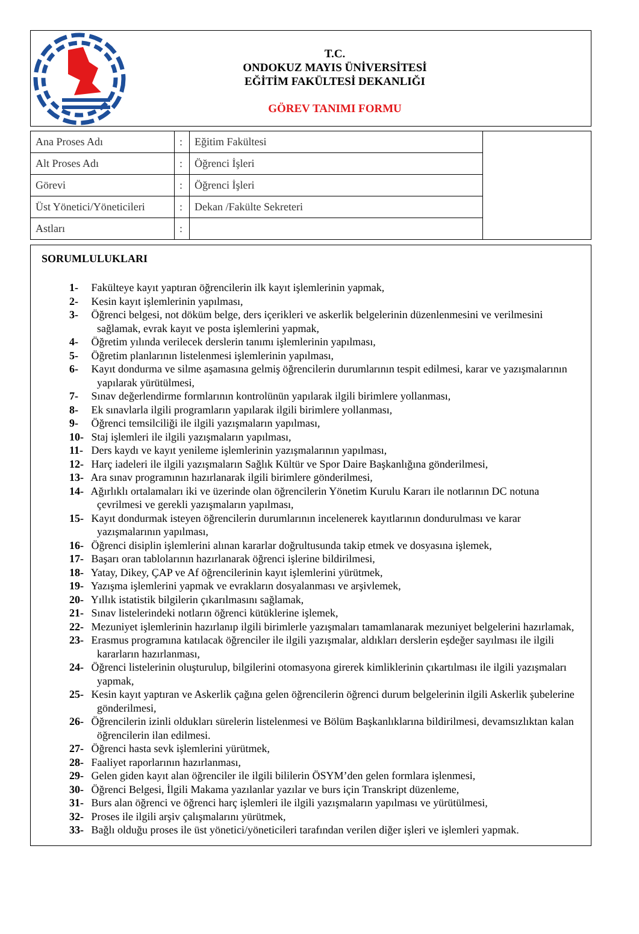T.C.
ONDOKUZ MAYIS ÜNİVERSİTESİ
EĞİTİM FAKÜLTESİ DEKANLIĞI
GÖREV TANIMI FORMU
| Ana Proses Adı | : | Eğitim Fakültesi | |
| Alt Proses Adı | : | Öğrenci İşleri | |
| Görevi | : | Öğrenci İşleri | |
| Üst Yönetici/Yöneticileri | : | Dekan /Fakülte Sekreteri | |
| Astları | : | | |
SORUMLULUKLARI
1- Fakülteye kayıt yaptıran öğrencilerin ilk kayıt işlemlerinin yapmak,
2- Kesin kayıt işlemlerinin yapılması,
3- Öğrenci belgesi, not döküm belge, ders içerikleri ve askerlik belgelerinin düzenlenmesini ve verilmesini sağlamak, evrak kayıt ve posta işlemlerini yapmak,
4- Öğretim yılında verilecek derslerin tanımı işlemlerinin yapılması,
5- Öğretim planlarının listelenmesi işlemlerinin yapılması,
6- Kayıt dondurma ve silme aşamasına gelmiş öğrencilerin durumlarının tespit edilmesi, karar ve yazışmalarının yapılarak yürütülmesi,
7- Sınav değerlendirme formlarının kontrolünün yapılarak ilgili birimlere yollanması,
8- Ek sınavlarla ilgili programların yapılarak ilgili birimlere yollanması,
9- Öğrenci temsilciliği ile ilgili yazışmaların yapılması,
10- Staj işlemleri ile ilgili yazışmaların yapılması,
11- Ders kaydı ve kayıt yenileme işlemlerinin yazışmalarının yapılması,
12- Harç iadeleri ile ilgili yazışmaların Sağlık Kültür ve Spor Daire Başkanlığına gönderilmesi,
13- Ara sınav programının hazırlanarak ilgili birimlere gönderilmesi,
14- Ağırlıklı ortalamaları iki ve üzerinde olan öğrencilerin Yönetim Kurulu Kararı ile notlarının DC notuna çevrilmesi ve gerekli yazışmaların yapılması,
15- Kayıt dondurmak isteyen öğrencilerin durumlarının incelenerek kayıtlarının dondurulması ve karar yazışmalarının yapılması,
16- Öğrenci disiplin işlemlerini alınan kararlar doğrultusunda takip etmek ve dosyasına işlemek,
17- Başarı oran tablolarının hazırlanarak öğrenci işlerine bildirilmesi,
18- Yatay, Dikey, ÇAP ve Af öğrencilerinin kayıt işlemlerini yürütmek,
19- Yazışma işlemlerini yapmak ve evrakların dosyalanması ve arşivlemek,
20- Yıllık istatistik bilgilerin çıkarılmasını sağlamak,
21- Sınav listelerindeki notların öğrenci kütüklerine işlemek,
22- Mezuniyet işlemlerinin hazırlanıp ilgili birimlerle yazışmaları tamamlanarak mezuniyet belgelerini hazırlamak,
23- Erasmus programına katılacak öğrenciler ile ilgili yazışmalar, aldıkları derslerin eşdeğer sayılması ile ilgili kararların hazırlanması,
24- Öğrenci listelerinin oluşturulup, bilgilerini otomasyona girerek kimliklerinin çıkartılması ile ilgili yazışmaları yapmak,
25- Kesin kayıt yaptıran ve Askerlik çağına gelen öğrencilerin öğrenci durum belgelerinin ilgili Askerlik şubelerine gönderilmesi,
26- Öğrencilerin izinli oldukları sürelerin listelenmesi ve Bölüm Başkanlıklarına bildirilmesi, devamsızlıktan kalan öğrencilerin ilan edilmesi.
27- Öğrenci hasta sevk işlemlerini yürütmek,
28- Faaliyet raporlarının hazırlanması,
29- Gelen giden kayıt alan öğrenciler ile ilgili bililerin ÖSYM’den gelen formlara işlenmesi,
30- Öğrenci Belgesi, İlgili Makama yazılanlar yazılar ve burs için Transkript düzenleme,
31- Burs alan öğrenci ve öğrenci harç işlemleri ile ilgili yazışmaların yapılması ve yürütülmesi,
32- Proses ile ilgili arşiv çalışmalarını yürütmek,
33- Bağlı olduğu proses ile üst yönetici/yöneticileri tarafından verilen diğer işleri ve işlemleri yapmak.